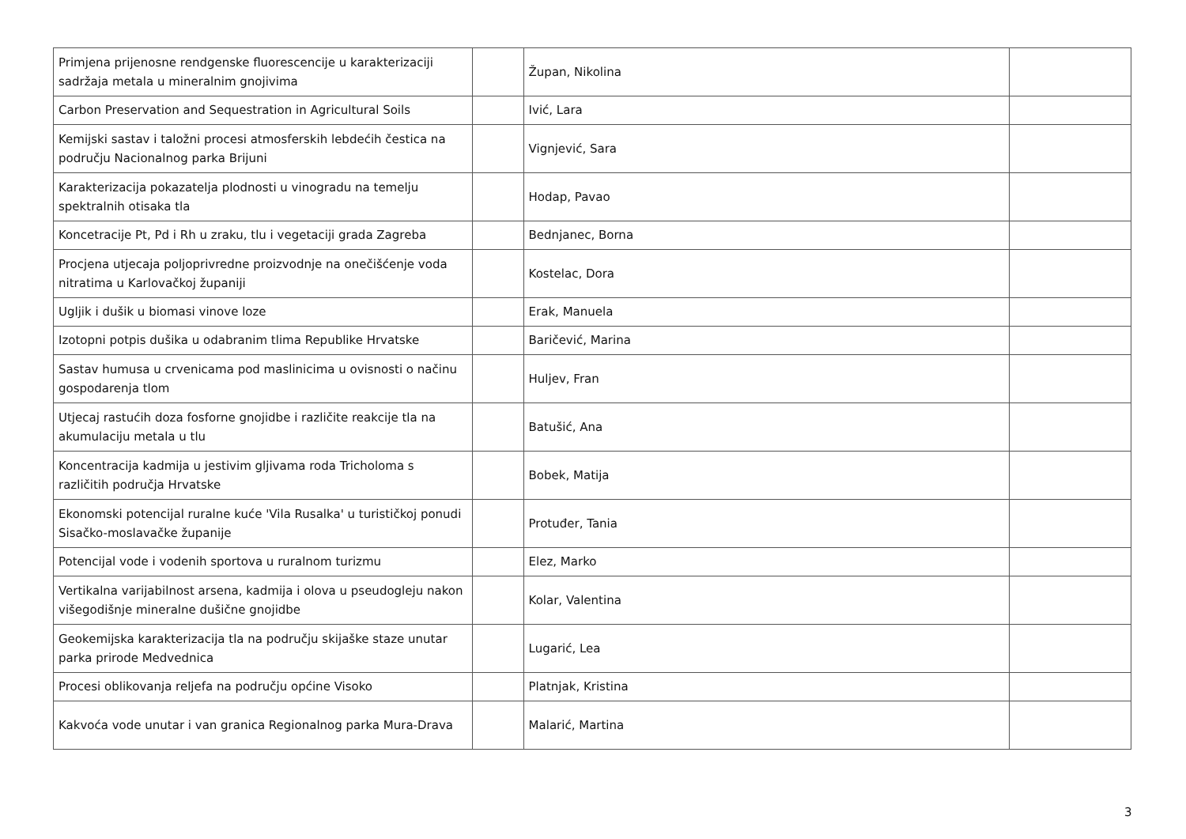| Primjena prijenosne rendgenske fluorescencije u karakterizaciji sadržaja metala u mineralnim gnojivima | | Župan, Nikolina | |
| Carbon Preservation and Sequestration in Agricultural Soils | | Ivić, Lara | |
| Kemijski sastav i taložni procesi atmosferskih lebdećih čestica na području Nacionalnog parka Brijuni | | Vignjević, Sara | |
| Karakterizacija pokazatelja plodnosti u vinogradu na temelju spektralnih otisaka tla | | Hodap, Pavao | |
| Koncetracije Pt, Pd i Rh u zraku, tlu i vegetaciji grada Zagreba | | Bednjanec, Borna | |
| Procjena utjecaja poljoprivredne proizvodnje na onečišćenje voda nitratima u Karlovačkoj županiji | | Kostelac, Dora | |
| Ugljik i dušik u biomasi vinove loze | | Erak, Manuela | |
| Izotopni potpis dušika u odabranim tlima Republike Hrvatske | | Baričević, Marina | |
| Sastav humusa u crvenicama pod maslinicima u ovisnosti o načinu gospodarenja tlom | | Huljev, Fran | |
| Utjecaj rastućih doza fosforne gnojidbe i različite reakcije tla na akumulaciju metala u tlu | | Batušić, Ana | |
| Koncentracija kadmija u jestivim gljivama roda Tricholoma s različitih područja Hrvatske | | Bobek, Matija | |
| Ekonomski potencijal ruralne kuće 'Vila Rusalka' u turističkoj ponudi Sisačko-moslavačke županije | | Protuđer, Tania | |
| Potencijal vode i vodenih sportova u ruralnom turizmu | | Elez, Marko | |
| Vertikalna varijabilnost arsena, kadmija i olova u pseudogleju nakon višegodišnje mineralne dušične gnojidbe | | Kolar, Valentina | |
| Geokemijska karakterizacija tla na području skijaške staze unutar parka prirode Medvednica | | Lugarić, Lea | |
| Procesi oblikovanja reljefa na području općine Visoko | | Platnjak, Kristina | |
| Kakvoća vode unutar i van granica Regionalnog parka Mura-Drava | | Malarić, Martina | |
3